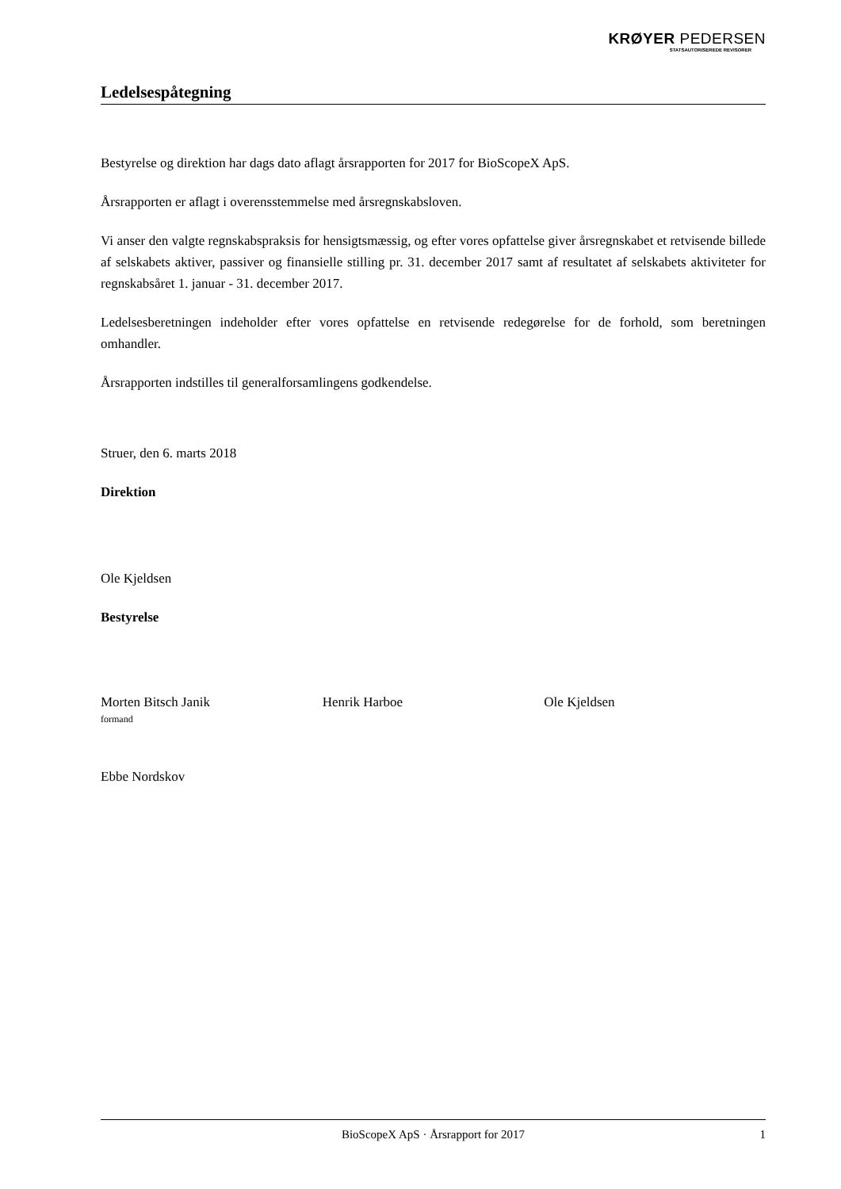KRØYER PEDERSEN
STATSAUTORISEREDE REVISORER
Ledelsespåtegning
Bestyrelse og direktion har dags dato aflagt årsrapporten for 2017 for BioScopeX ApS.
Årsrapporten er aflagt i overensstemmelse med årsregnskabsloven.
Vi anser den valgte regnskabspraksis for hensigtsmæssig, og efter vores opfattelse giver årsregnskabet et retvisende billede af selskabets aktiver, passiver og finansielle stilling pr. 31. december 2017 samt af resultatet af selskabets aktiviteter for regnskabsåret 1. januar - 31. december 2017.
Ledelsesberetningen indeholder efter vores opfattelse en retvisende redegørelse for de forhold, som beretningen omhandler.
Årsrapporten indstilles til generalforsamlingens godkendelse.
Struer, den 6. marts 2018
Direktion
Ole Kjeldsen
Bestyrelse
Morten Bitsch Janik
formand
Henrik Harboe Ole Kjeldsen
Ebbe Nordskov
BioScopeX ApS · Årsrapport for 2017 1